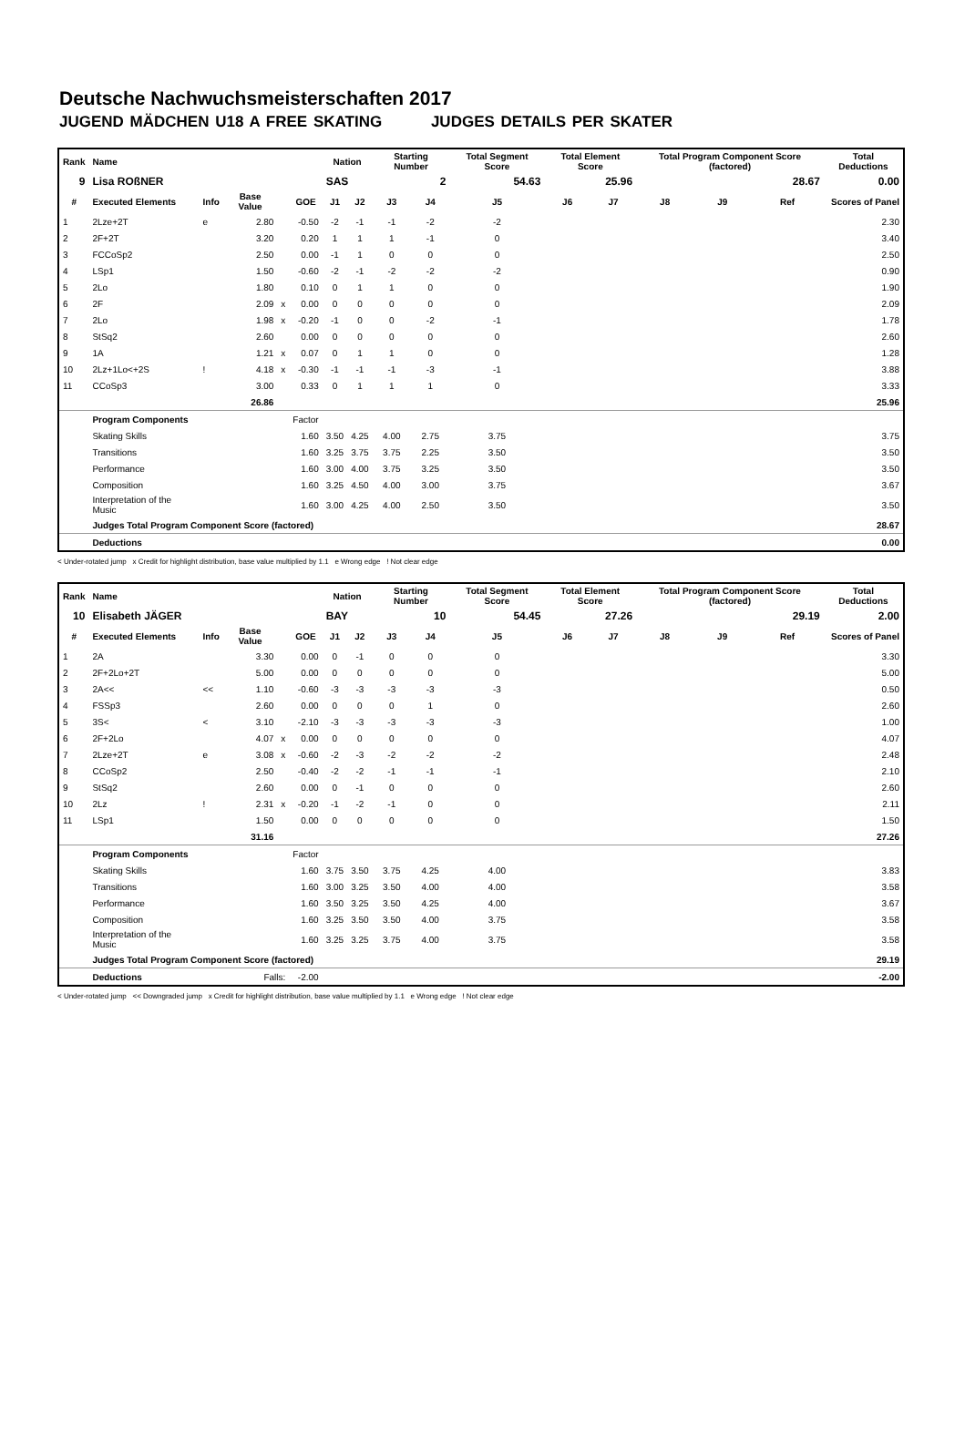Deutsche Nachwuchsmeisterschaften 2017
JUGEND MÄDCHEN U18 A FREE SKATING JUDGES DETAILS PER SKATER
| Rank | Name | | | | | Nation | | Starting Number | | Total Segment Score | Total Element Score | | Total Program Component Score (factored) | | | Total Deductions |
| --- | --- | --- | --- | --- | --- | --- | --- | --- | --- | --- | --- | --- | --- | --- | --- | --- |
| 9 | Lisa ROßNER | | | | | SAS | | 2 | | 54.63 | 25.96 | | 28.67 | | | 0.00 |
| # | Executed Elements | Info | Base Value | | GOE | J1 | J2 | J3 | J4 | J5 | J6 | J7 | J8 | J9 | Ref | Scores of Panel |
| 1 | 2Lze+2T | e | 2.80 | | -0.50 | -2 | -1 | -1 | -2 | -2 | | | | | | 2.30 |
| 2 | 2F+2T | | 3.20 | | 0.20 | 1 | 1 | 1 | -1 | 0 | | | | | | 3.40 |
| 3 | FCCoSp2 | | 2.50 | | 0.00 | -1 | 1 | 0 | 0 | 0 | | | | | | 2.50 |
| 4 | LSp1 | | 1.50 | | -0.60 | -2 | -1 | -2 | -2 | -2 | | | | | | 0.90 |
| 5 | 2Lo | | 1.80 | | 0.10 | 0 | 1 | 1 | 0 | 0 | | | | | | 1.90 |
| 6 | 2F | | 2.09 | x | 0.00 | 0 | 0 | 0 | 0 | 0 | | | | | | 2.09 |
| 7 | 2Lo | | 1.98 | x | -0.20 | -1 | 0 | 0 | -2 | -1 | | | | | | 1.78 |
| 8 | StSq2 | | 2.60 | | 0.00 | 0 | 0 | 0 | 0 | 0 | | | | | | 2.60 |
| 9 | 1A | | 1.21 | x | 0.07 | 0 | 1 | 1 | 0 | 0 | | | | | | 1.28 |
| 10 | 2Lz+1Lo<+2S | ! | 4.18 | x | -0.30 | -1 | -1 | -1 | -3 | -1 | | | | | | 3.88 |
| 11 | CCoSp3 | | 3.00 | | 0.33 | 0 | 1 | 1 | 1 | 0 | | | | | | 3.33 |
| | | | 26.86 | | | | | | | | | | | | | 25.96 |
| | Program Components | | | | Factor | | | | | | | | | | | |
| | Skating Skills | | | | 1.60 | 3.50 | 4.25 | 4.00 | 2.75 | 3.75 | | | | | | 3.75 |
| | Transitions | | | | 1.60 | 3.25 | 3.75 | 3.75 | 2.25 | 3.50 | | | | | | 3.50 |
| | Performance | | | | 1.60 | 3.00 | 4.00 | 3.75 | 3.25 | 3.50 | | | | | | 3.50 |
| | Composition | | | | 1.60 | 3.25 | 4.50 | 4.00 | 3.00 | 3.75 | | | | | | 3.67 |
| | Interpretation of the Music | | | | 1.60 | 3.00 | 4.25 | 4.00 | 2.50 | 3.50 | | | | | | 3.50 |
| | Judges Total Program Component Score (factored) | | | | | | | | | | | | | | | 28.67 |
| | Deductions | | | | | | | | | | | | | | | 0.00 |
< Under-rotated jump x Credit for highlight distribution, base value multiplied by 1.1 e Wrong edge ! Not clear edge
| Rank | Name | | | | | Nation | | Starting Number | | Total Segment Score | Total Element Score | | Total Program Component Score (factored) | | | Total Deductions |
| --- | --- | --- | --- | --- | --- | --- | --- | --- | --- | --- | --- | --- | --- | --- | --- | --- |
| 10 | Elisabeth JÄGER | | | | | BAY | | 10 | | 54.45 | 27.26 | | 29.19 | | | 2.00 |
| # | Executed Elements | Info | Base Value | | GOE | J1 | J2 | J3 | J4 | J5 | J6 | J7 | J8 | J9 | Ref | Scores of Panel |
| 1 | 2A | | 3.30 | | 0.00 | 0 | -1 | 0 | 0 | 0 | | | | | | 3.30 |
| 2 | 2F+2Lo+2T | | 5.00 | | 0.00 | 0 | 0 | 0 | 0 | 0 | | | | | | 5.00 |
| 3 | 2A<< | << | 1.10 | | -0.60 | -3 | -3 | -3 | -3 | -3 | | | | | | 0.50 |
| 4 | FSSp3 | | 2.60 | | 0.00 | 0 | 0 | 0 | 1 | 0 | | | | | | 2.60 |
| 5 | 3S< | < | 3.10 | | -2.10 | -3 | -3 | -3 | -3 | -3 | | | | | | 1.00 |
| 6 | 2F+2Lo | | 4.07 | x | 0.00 | 0 | 0 | 0 | 0 | 0 | | | | | | 4.07 |
| 7 | 2Lze+2T | e | 3.08 | x | -0.60 | -2 | -3 | -2 | -2 | -2 | | | | | | 2.48 |
| 8 | CCoSp2 | | 2.50 | | -0.40 | -2 | -2 | -1 | -1 | -1 | | | | | | 2.10 |
| 9 | StSq2 | | 2.60 | | 0.00 | 0 | -1 | 0 | 0 | 0 | | | | | | 2.60 |
| 10 | 2Lz | ! | 2.31 | x | -0.20 | -1 | -2 | -1 | 0 | 0 | | | | | | 2.11 |
| 11 | LSp1 | | 1.50 | | 0.00 | 0 | 0 | 0 | 0 | 0 | | | | | | 1.50 |
| | | | 31.16 | | | | | | | | | | | | | 27.26 |
| | Program Components | | | | Factor | | | | | | | | | | | |
| | Skating Skills | | | | 1.60 | 3.75 | 3.50 | 3.75 | 4.25 | 4.00 | | | | | | 3.83 |
| | Transitions | | | | 1.60 | 3.00 | 3.25 | 3.50 | 4.00 | 4.00 | | | | | | 3.58 |
| | Performance | | | | 1.60 | 3.50 | 3.25 | 3.50 | 4.25 | 4.00 | | | | | | 3.67 |
| | Composition | | | | 1.60 | 3.25 | 3.50 | 3.50 | 4.00 | 3.75 | | | | | | 3.58 |
| | Interpretation of the Music | | | | 1.60 | 3.25 | 3.25 | 3.75 | 4.00 | 3.75 | | | | | | 3.58 |
| | Judges Total Program Component Score (factored) | | | | | | | | | | | | | | | 29.19 |
| | Deductions | Falls: | | | -2.00 | | | | | | | | | | | -2.00 |
< Under-rotated jump << Downgraded jump x Credit for highlight distribution, base value multiplied by 1.1 e Wrong edge ! Not clear edge